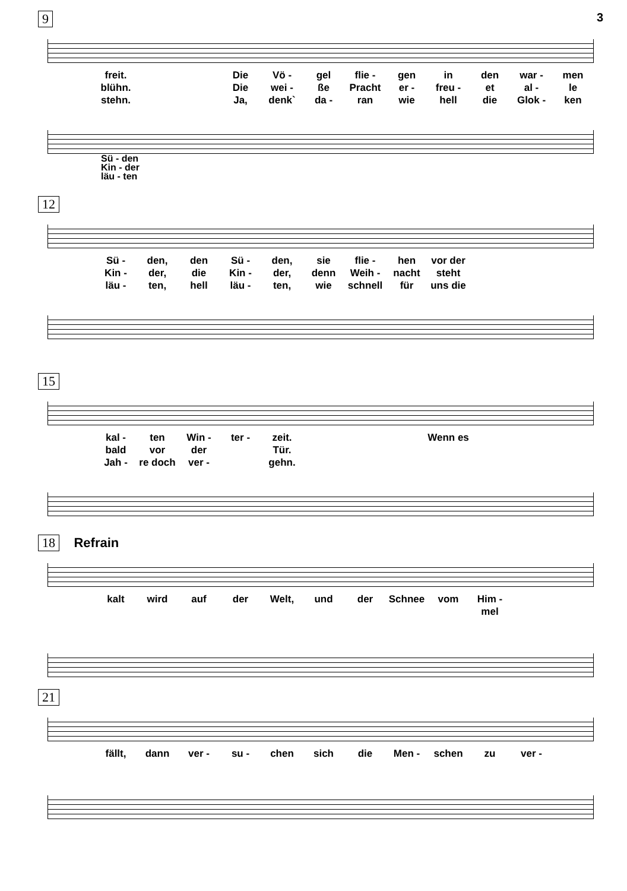3
9
freit. Die Vö - gel flie - gen in den war - men blühn. Die wei - ße Pracht er - freu - et al - le stehn. Ja, denk` da - ran wie hell die Glok - ken
Sü - den
Kin - der
läu - ten
12
Sü - den, den Sü - den, sie flie - hen vor der Kin - der, die Kin - der, denn Weih - nacht steht läu - ten, hell läu - ten, wie schnell für uns die
15
kal - ten Win - ter - zeit. Wenn es bald vor der Tür. Jah - re doch ver - gehn.
18 Refrain
kalt wird auf der Welt, und der Schnee vom Him - mel
21
fällt, dann ver - su - chen sich die Men - schen zu ver -